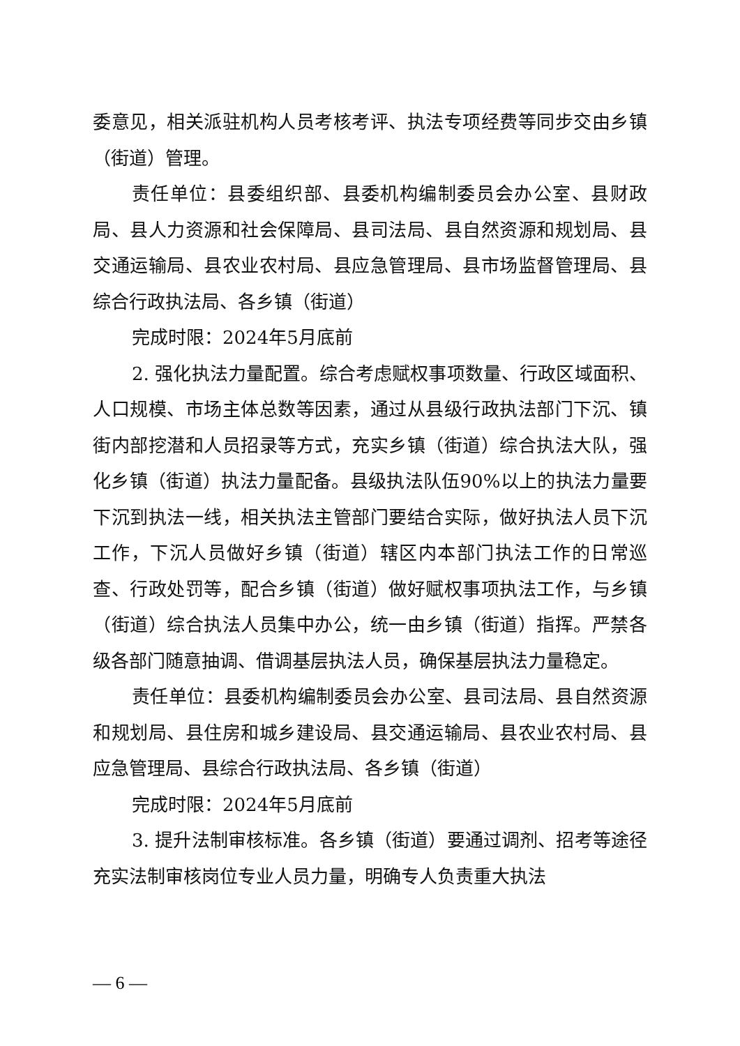委意见，相关派驻机构人员考核考评、执法专项经费等同步交由乡镇（街道）管理。
责任单位：县委组织部、县委机构编制委员会办公室、县财政局、县人力资源和社会保障局、县司法局、县自然资源和规划局、县交通运输局、县农业农村局、县应急管理局、县市场监督管理局、县综合行政执法局、各乡镇（街道）
完成时限：2024年5月底前
2. 强化执法力量配置。综合考虑赋权事项数量、行政区域面积、人口规模、市场主体总数等因素，通过从县级行政执法部门下沉、镇街内部挖潜和人员招录等方式，充实乡镇（街道）综合执法大队，强化乡镇（街道）执法力量配备。县级执法队伍90%以上的执法力量要下沉到执法一线，相关执法主管部门要结合实际，做好执法人员下沉工作，下沉人员做好乡镇（街道）辖区内本部门执法工作的日常巡查、行政处罚等，配合乡镇（街道）做好赋权事项执法工作，与乡镇（街道）综合执法人员集中办公，统一由乡镇（街道）指挥。严禁各级各部门随意抽调、借调基层执法人员，确保基层执法力量稳定。
责任单位：县委机构编制委员会办公室、县司法局、县自然资源和规划局、县住房和城乡建设局、县交通运输局、县农业农村局、县应急管理局、县综合行政执法局、各乡镇（街道）
完成时限：2024年5月底前
3. 提升法制审核标准。各乡镇（街道）要通过调剂、招考等途径充实法制审核岗位专业人员力量，明确专人负责重大执法
— 6 —